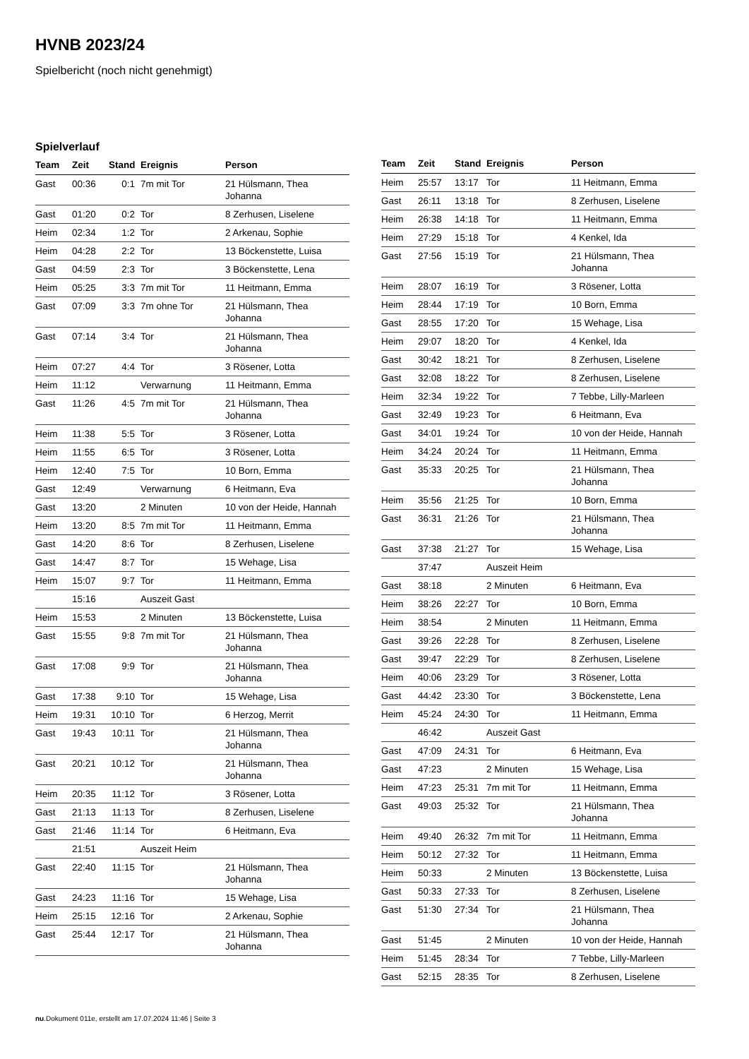HVNB 2023/24
Spielbericht (noch nicht genehmigt)
Spielverlauf
| Team | Zeit | Stand | Ereignis | Person |
| --- | --- | --- | --- | --- |
| Gast | 00:36 | 0:1 | 7m mit Tor | 21 Hülsmann, Thea Johanna |
| Gast | 01:20 | 0:2 | Tor | 8 Zerhusen, Liselene |
| Heim | 02:34 | 1:2 | Tor | 2 Arkenau, Sophie |
| Heim | 04:28 | 2:2 | Tor | 13 Böckenstette, Luisa |
| Gast | 04:59 | 2:3 | Tor | 3 Böckenstette, Lena |
| Heim | 05:25 | 3:3 | 7m mit Tor | 11 Heitmann, Emma |
| Gast | 07:09 | 3:3 | 7m ohne Tor | 21 Hülsmann, Thea Johanna |
| Gast | 07:14 | 3:4 | Tor | 21 Hülsmann, Thea Johanna |
| Heim | 07:27 | 4:4 | Tor | 3 Rösener, Lotta |
| Heim | 11:12 | | Verwarnung | 11 Heitmann, Emma |
| Gast | 11:26 | 4:5 | 7m mit Tor | 21 Hülsmann, Thea Johanna |
| Heim | 11:38 | 5:5 | Tor | 3 Rösener, Lotta |
| Heim | 11:55 | 6:5 | Tor | 3 Rösener, Lotta |
| Heim | 12:40 | 7:5 | Tor | 10 Born, Emma |
| Gast | 12:49 | | Verwarnung | 6 Heitmann, Eva |
| Gast | 13:20 | | 2 Minuten | 10 von der Heide, Hannah |
| Heim | 13:20 | 8:5 | 7m mit Tor | 11 Heitmann, Emma |
| Gast | 14:20 | 8:6 | Tor | 8 Zerhusen, Liselene |
| Gast | 14:47 | 8:7 | Tor | 15 Wehage, Lisa |
| Heim | 15:07 | 9:7 | Tor | 11 Heitmann, Emma |
| | 15:16 | | Auszeit Gast | |
| Heim | 15:53 | | 2 Minuten | 13 Böckenstette, Luisa |
| Gast | 15:55 | 9:8 | 7m mit Tor | 21 Hülsmann, Thea Johanna |
| Gast | 17:08 | 9:9 | Tor | 21 Hülsmann, Thea Johanna |
| Gast | 17:38 | 9:10 | Tor | 15 Wehage, Lisa |
| Heim | 19:31 | 10:10 | Tor | 6 Herzog, Merrit |
| Gast | 19:43 | 10:11 | Tor | 21 Hülsmann, Thea Johanna |
| Gast | 20:21 | 10:12 | Tor | 21 Hülsmann, Thea Johanna |
| Heim | 20:35 | 11:12 | Tor | 3 Rösener, Lotta |
| Gast | 21:13 | 11:13 | Tor | 8 Zerhusen, Liselene |
| Gast | 21:46 | 11:14 | Tor | 6 Heitmann, Eva |
| | 21:51 | | Auszeit Heim | |
| Gast | 22:40 | 11:15 | Tor | 21 Hülsmann, Thea Johanna |
| Gast | 24:23 | 11:16 | Tor | 15 Wehage, Lisa |
| Heim | 25:15 | 12:16 | Tor | 2 Arkenau, Sophie |
| Gast | 25:44 | 12:17 | Tor | 21 Hülsmann, Thea Johanna |
| Team | Zeit | Stand | Ereignis | Person |
| --- | --- | --- | --- | --- |
| Heim | 25:57 | 13:17 | Tor | 11 Heitmann, Emma |
| Gast | 26:11 | 13:18 | Tor | 8 Zerhusen, Liselene |
| Heim | 26:38 | 14:18 | Tor | 11 Heitmann, Emma |
| Heim | 27:29 | 15:18 | Tor | 4 Kenkel, Ida |
| Gast | 27:56 | 15:19 | Tor | 21 Hülsmann, Thea Johanna |
| Heim | 28:07 | 16:19 | Tor | 3 Rösener, Lotta |
| Heim | 28:44 | 17:19 | Tor | 10 Born, Emma |
| Gast | 28:55 | 17:20 | Tor | 15 Wehage, Lisa |
| Heim | 29:07 | 18:20 | Tor | 4 Kenkel, Ida |
| Gast | 30:42 | 18:21 | Tor | 8 Zerhusen, Liselene |
| Gast | 32:08 | 18:22 | Tor | 8 Zerhusen, Liselene |
| Heim | 32:34 | 19:22 | Tor | 7 Tebbe, Lilly-Marleen |
| Gast | 32:49 | 19:23 | Tor | 6 Heitmann, Eva |
| Gast | 34:01 | 19:24 | Tor | 10 von der Heide, Hannah |
| Heim | 34:24 | 20:24 | Tor | 11 Heitmann, Emma |
| Gast | 35:33 | 20:25 | Tor | 21 Hülsmann, Thea Johanna |
| Heim | 35:56 | 21:25 | Tor | 10 Born, Emma |
| Gast | 36:31 | 21:26 | Tor | 21 Hülsmann, Thea Johanna |
| Gast | 37:38 | 21:27 | Tor | 15 Wehage, Lisa |
| | 37:47 | | Auszeit Heim | |
| Gast | 38:18 | | 2 Minuten | 6 Heitmann, Eva |
| Heim | 38:26 | 22:27 | Tor | 10 Born, Emma |
| Heim | 38:54 | | 2 Minuten | 11 Heitmann, Emma |
| Gast | 39:26 | 22:28 | Tor | 8 Zerhusen, Liselene |
| Gast | 39:47 | 22:29 | Tor | 8 Zerhusen, Liselene |
| Heim | 40:06 | 23:29 | Tor | 3 Rösener, Lotta |
| Gast | 44:42 | 23:30 | Tor | 3 Böckenstette, Lena |
| Heim | 45:24 | 24:30 | Tor | 11 Heitmann, Emma |
| | 46:42 | | Auszeit Gast | |
| Gast | 47:09 | 24:31 | Tor | 6 Heitmann, Eva |
| Gast | 47:23 | | 2 Minuten | 15 Wehage, Lisa |
| Heim | 47:23 | 25:31 | 7m mit Tor | 11 Heitmann, Emma |
| Gast | 49:03 | 25:32 | Tor | 21 Hülsmann, Thea Johanna |
| Heim | 49:40 | 26:32 | 7m mit Tor | 11 Heitmann, Emma |
| Heim | 50:12 | 27:32 | Tor | 11 Heitmann, Emma |
| Heim | 50:33 | | 2 Minuten | 13 Böckenstette, Luisa |
| Gast | 50:33 | 27:33 | Tor | 8 Zerhusen, Liselene |
| Gast | 51:30 | 27:34 | Tor | 21 Hülsmann, Thea Johanna |
| Gast | 51:45 | | 2 Minuten | 10 von der Heide, Hannah |
| Heim | 51:45 | 28:34 | Tor | 7 Tebbe, Lilly-Marleen |
| Gast | 52:15 | 28:35 | Tor | 8 Zerhusen, Liselene |
nu.Dokument 011e, erstellt am 17.07.2024 11:46 | Seite 3